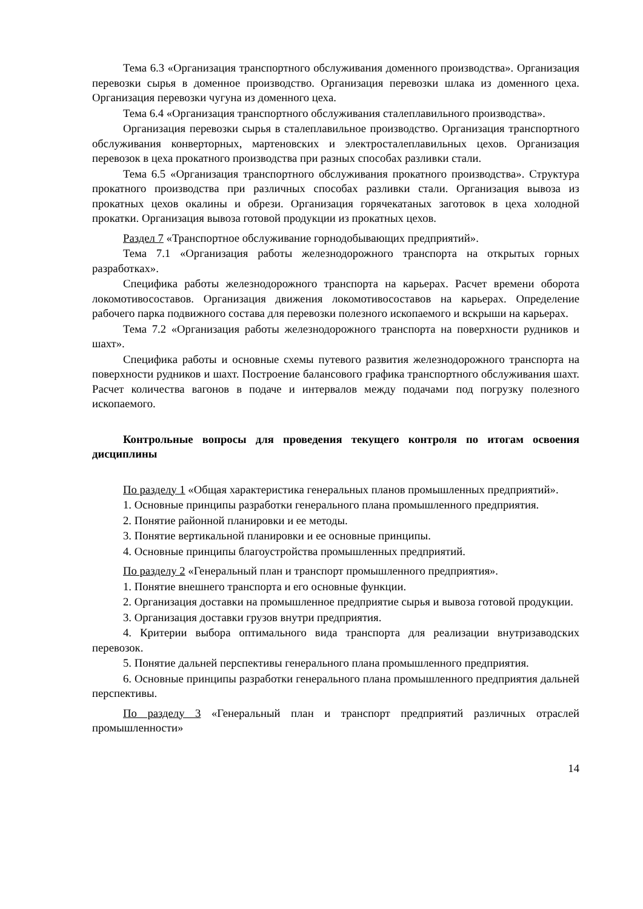Тема 6.3 «Организация транспортного обслуживания доменного производства». Организация перевозки сырья в доменное производство. Организация перевозки шлака из доменного цеха. Организация перевозки чугуна из доменного цеха.
Тема 6.4 «Организация транспортного обслуживания сталеплавильного производства».
Организация перевозки сырья в сталеплавильное производство. Организация транспортного обслуживания конверторных, мартеновских и электросталеплавильных цехов. Организация перевозок в цеха прокатного производства при разных способах разливки стали.
Тема 6.5 «Организация транспортного обслуживания прокатного производства». Структура прокатного производства при различных способах разливки стали. Организация вывоза из прокатных цехов окалины и обрези. Организация горячекатаных заготовок в цеха холодной прокатки. Организация вывоза готовой продукции из прокатных цехов.
Раздел 7 «Транспортное обслуживание горнодобывающих предприятий».
Тема 7.1 «Организация работы железнодорожного транспорта на открытых горных разработках».
Специфика работы железнодорожного транспорта на карьерах. Расчет времени оборота локомотивосоставов. Организация движения локомотивосоставов на карьерах. Определение рабочего парка подвижного состава для перевозки полезного ископаемого и вскрыши на карьерах.
Тема 7.2 «Организация работы железнодорожного транспорта на поверхности рудников и шахт».
Специфика работы и основные схемы путевого развития железнодорожного транспорта на поверхности рудников и шахт. Построение балансового графика транспортного обслуживания шахт. Расчет количества вагонов в подаче и интервалов между подачами под погрузку полезного ископаемого.
Контрольные вопросы для проведения текущего контроля по итогам освоения дисциплины
По разделу 1 «Общая характеристика генеральных планов промышленных предприятий».
1. Основные принципы разработки генерального плана промышленного предприятия.
2. Понятие районной планировки и ее методы.
3. Понятие вертикальной планировки и ее основные принципы.
4. Основные принципы благоустройства промышленных предприятий.
По разделу 2 «Генеральный план и транспорт промышленного предприятия».
1. Понятие внешнего транспорта и его основные функции.
2. Организация доставки на промышленное предприятие сырья и вывоза готовой продукции.
3. Организация доставки грузов внутри предприятия.
4. Критерии выбора оптимального вида транспорта для реализации внутризаводских перевозок.
5. Понятие дальней перспективы генерального плана промышленного предприятия.
6. Основные принципы разработки генерального плана промышленного предприятия дальней перспективы.
По разделу 3 «Генеральный план и транспорт предприятий различных отраслей промышленности»
14